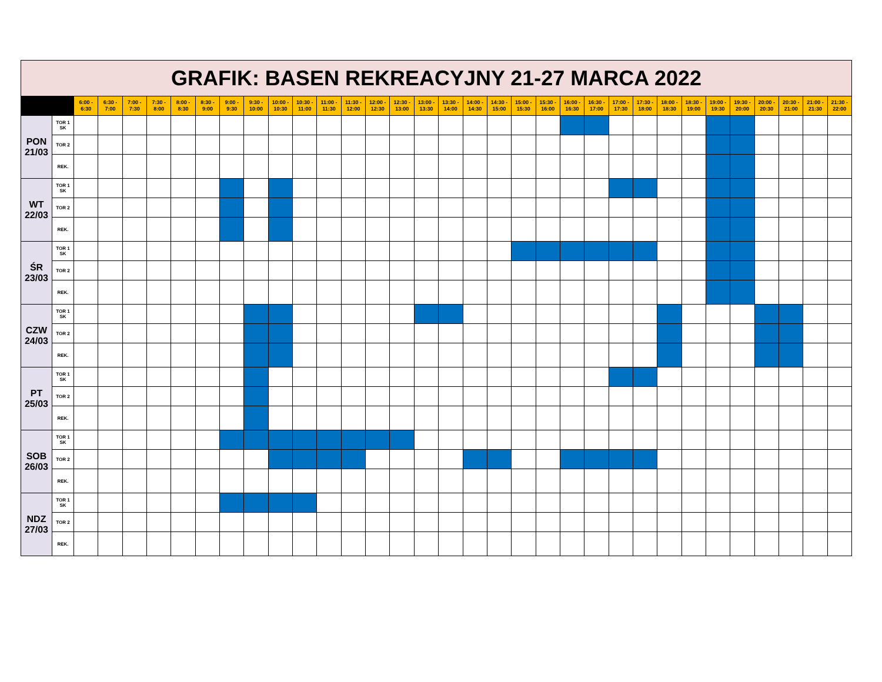| GRAFIK: BASEN REKREACYJNY 21-27 MARCA 2022 | | | | | | | | | | | | | | | | | | | | | | | | | | | | | | | | | |
| | | 6:00 - 6:30 | 6:30 - 7:00 | 7:00 - 7:30 | 7:30 - 8:00 | 8:00 - 8:30 | 8:30 - 9:00 | 9:00 - 9:30 | 9:30 - 10:00 | 10:00 - 10:30 | 10:30 - 11:00 | 11:00 - 11:30 | 11:30 - 12:00 | 12:00 - 12:30 | 12:30 - 13:00 | 13:00 - 13:30 | 13:30 - 14:00 | 14:00 - 14:30 | 14:30 - 15:00 | 15:00 - 15:30 | 15:30 - 16:00 | 16:00 - 16:30 | 16:30 - 17:00 | 17:00 - 17:30 | 17:30 - 18:00 | 18:00 - 18:30 | 18:30 - 19:00 | 19:00 - 19:30 | 19:30 - 20:00 | 20:00 - 20:30 | 20:30 - 21:00 | 21:00 - 21:30 | 21:30 - 22:00 |
| PON 21/03 | TOR 1 SK | | | | | | | | | | | | | | | | | | | | | | | | | | | | | | | | |
| | TOR 2 | | | | | | | | | | | | | | | | | | | | | | | | | | | | | | | | |
| | REK. | | | | | | | | | | | | | | | | | | | | | | | | | | | | | | | | |
| WT 22/03 | TOR 1 SK | | | | | | | | | | | | | | | | | | | | | | | | | | | | | | | | |
| | TOR 2 | | | | | | | | | | | | | | | | | | | | | | | | | | | | | | | | |
| | REK. | | | | | | | | | | | | | | | | | | | | | | | | | | | | | | | | |
| ŚR 23/03 | TOR 1 SK | | | | | | | | | | | | | | | | | | | | | | | | | | | | | | | | |
| | TOR 2 | | | | | | | | | | | | | | | | | | | | | | | | | | | | | | | | |
| | REK. | | | | | | | | | | | | | | | | | | | | | | | | | | | | | | | | |
| CZW 24/03 | TOR 1 SK | | | | | | | | | | | | | | | | | | | | | | | | | | | | | | | | |
| | TOR 2 | | | | | | | | | | | | | | | | | | | | | | | | | | | | | | | | |
| | REK. | | | | | | | | | | | | | | | | | | | | | | | | | | | | | | | | |
| PT 25/03 | TOR 1 SK | | | | | | | | | | | | | | | | | | | | | | | | | | | | | | | | |
| | TOR 2 | | | | | | | | | | | | | | | | | | | | | | | | | | | | | | | | |
| | REK. | | | | | | | | | | | | | | | | | | | | | | | | | | | | | | | | |
| SOB 26/03 | TOR 1 SK | | | | | | | | | | | | | | | | | | | | | | | | | | | | | | | | |
| | TOR 2 | | | | | | | | | | | | | | | | | | | | | | | | | | | | | | | | |
| | REK. | | | | | | | | | | | | | | | | | | | | | | | | | | | | | | | | |
| NDZ 27/03 | TOR 1 SK | | | | | | | | | | | | | | | | | | | | | | | | | | | | | | | | |
| | TOR 2 | | | | | | | | | | | | | | | | | | | | | | | | | | | | | | | | |
| | REK. | | | | | | | | | | | | | | | | | | | | | | | | | | | | | | | | |